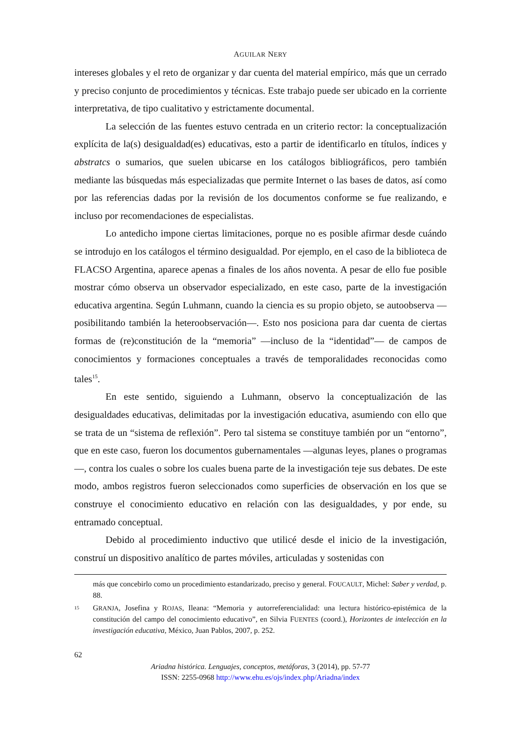AGUILAR NERY
intereses globales y el reto de organizar y dar cuenta del material empírico, más que un cerrado y preciso conjunto de procedimientos y técnicas. Este trabajo puede ser ubicado en la corriente interpretativa, de tipo cualitativo y estrictamente documental.
La selección de las fuentes estuvo centrada en un criterio rector: la conceptualización explícita de la(s) desigualdad(es) educativas, esto a partir de identificarlo en títulos, índices y abstratcs o sumarios, que suelen ubicarse en los catálogos bibliográficos, pero también mediante las búsquedas más especializadas que permite Internet o las bases de datos, así como por las referencias dadas por la revisión de los documentos conforme se fue realizando, e incluso por recomendaciones de especialistas.
Lo antedicho impone ciertas limitaciones, porque no es posible afirmar desde cuándo se introdujo en los catálogos el término desigualdad. Por ejemplo, en el caso de la biblioteca de FLACSO Argentina, aparece apenas a finales de los años noventa. A pesar de ello fue posible mostrar cómo observa un observador especializado, en este caso, parte de la investigación educativa argentina. Según Luhmann, cuando la ciencia es su propio objeto, se autoobserva —posibilitando también la heteroobservación—. Esto nos posiciona para dar cuenta de ciertas formas de (re)constitución de la “memoria” —incluso de la “identidad”— de campos de conocimientos y formaciones conceptuales a través de temporalidades reconocidas como tales<sup>15</sup>.
En este sentido, siguiendo a Luhmann, observo la conceptualización de las desigualdades educativas, delimitadas por la investigación educativa, asumiendo con ello que se trata de un “sistema de reflexión”. Pero tal sistema se constituye también por un “entorno”, que en este caso, fueron los documentos gubernamentales —algunas leyes, planes o programas—, contra los cuales o sobre los cuales buena parte de la investigación teje sus debates. De este modo, ambos registros fueron seleccionados como superficies de observación en los que se construye el conocimiento educativo en relación con las desigualdades, y por ende, su entramado conceptual.
Debido al procedimiento inductivo que utilicé desde el inicio de la investigación, construí un dispositivo analítico de partes móviles, articuladas y sostenidas con
más que concebirlo como un procedimiento estandarizado, preciso y general. FOUCAULT, Michel: Saber y verdad, p. 88.
15 GRANJA, Josefina y ROJAS, Ileana: “Memoria y autorreferencialidad: una lectura histórico-epistémica de la constitución del campo del conocimiento educativo”, en Silvia FUENTES (coord.), Horizontes de intelección en la investigación educativa, México, Juan Pablos, 2007, p. 252.
62
Ariadna histórica. Lenguajes, conceptos, metáforas, 3 (2014), pp. 57-77
ISSN: 2255-0968 http://www.ehu.es/ojs/index.php/Ariadna/index